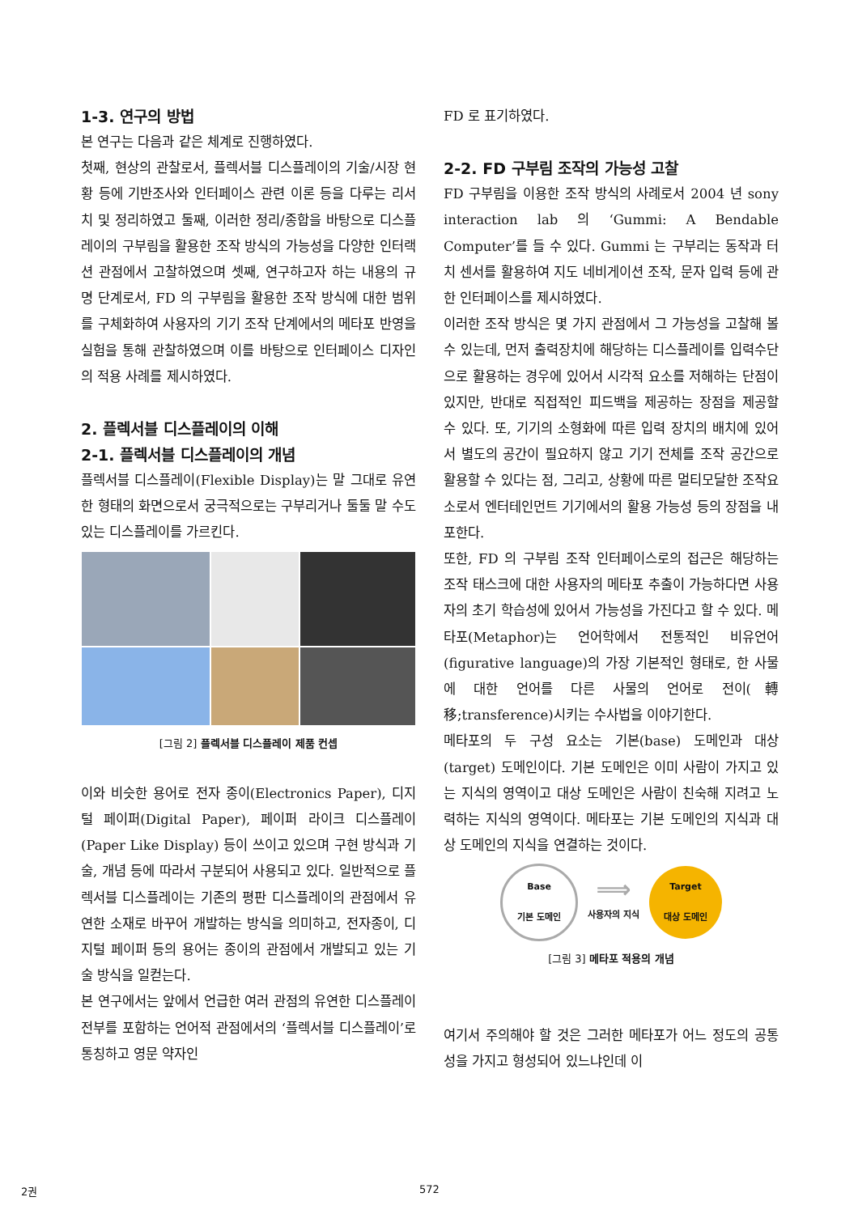1-3. 연구의 방법
본 연구는 다음과 같은 체계로 진행하였다.
첫째, 현상의 관찰로서, 플렉서블 디스플레이의 기술/시장 현황 등에 기반조사와 인터페이스 관련 이론 등을 다루는 리서치 및 정리하였고 둘째, 이러한 정리/종합을 바탕으로 디스플레이의 구부림을 활용한 조작 방식의 가능성을 다양한 인터랙션 관점에서 고찰하였으며 셋째, 연구하고자 하는 내용의 규명 단계로서, FD 의 구부림을 활용한 조작 방식에 대한 범위를 구체화하여 사용자의 기기 조작 단계에서의 메타포 반영을 실험을 통해 관찰하였으며 이를 바탕으로 인터페이스 디자인의 적용 사례를 제시하였다.
2. 플렉서블 디스플레이의 이해
2-1. 플렉서블 디스플레이의 개념
플렉서블 디스플레이(Flexible Display)는 말 그대로 유연한 형태의 화면으로서 궁극적으로는 구부리거나 둘둘 말 수도 있는 디스플레이를 가르킨다.
[그림 2] 플렉서블 디스플레이 제품 컨셉
이와 비슷한 용어로 전자 종이(Electronics Paper), 디지털 페이퍼(Digital Paper), 페이퍼 라이크 디스플레이(Paper Like Display) 등이 쓰이고 있으며 구현 방식과 기술, 개념 등에 따라서 구분되어 사용되고 있다. 일반적으로 플렉서블 디스플레이는 기존의 평판 디스플레이의 관점에서 유연한 소재로 바꾸어 개발하는 방식을 의미하고, 전자종이, 디지털 페이퍼 등의 용어는 종이의 관점에서 개발되고 있는 기술 방식을 일컫는다.
본 연구에서는 앞에서 언급한 여러 관점의 유연한 디스플레이 전부를 포함하는 언어적 관점에서의 ‘플렉서블 디스플레이’로 통칭하고 영문 약자인
FD 로 표기하였다.
2-2. FD 구부림 조작의 가능성 고찰
FD 구부림을 이용한 조작 방식의 사례로서 2004 년 sony interaction lab 의 ‘Gummi: A Bendable Computer’를 들 수 있다. Gummi 는 구부리는 동작과 터치 센서를 활용하여 지도 네비게이션 조작, 문자 입력 등에 관한 인터페이스를 제시하였다.
이러한 조작 방식은 몇 가지 관점에서 그 가능성을 고찰해 볼 수 있는데, 먼저 출력장치에 해당하는 디스플레이를 입력수단으로 활용하는 경우에 있어서 시각적 요소를 저해하는 단점이 있지만, 반대로 직접적인 피드백을 제공하는 장점을 제공할 수 있다. 또, 기기의 소형화에 따른 입력 장치의 배치에 있어서 별도의 공간이 필요하지 않고 기기 전체를 조작 공간으로 활용할 수 있다는 점, 그리고, 상황에 따른 멀티모달한 조작요소로서 엔터테인먼트 기기에서의 활용 가능성 등의 장점을 내포한다.
또한, FD 의 구부림 조작 인터페이스로의 접근은 해당하는 조작 태스크에 대한 사용자의 메타포 추출이 가능하다면 사용자의 초기 학습성에 있어서 가능성을 가진다고 할 수 있다. 메타포(Metaphor)는 언어학에서 전통적인 비유언어(figurative language)의 가장 기본적인 형태로, 한 사물에 대한 언어를 다른 사물의 언어로 전이(轉移;transference)시키는 수사법을 이야기한다.
메타포의 두 구성 요소는 기본(base) 도메인과 대상(target) 도메인이다. 기본 도메인은 이미 사람이 가지고 있는 지식의 영역이고 대상 도메인은 사람이 친숙해 지려고 노력하는 지식의 영역이다. 메타포는 기본 도메인의 지식과 대상 도메인의 지식을 연결하는 것이다.
Base
기본 도메인
⟹
사용자의 지식
Target
대상 도메인
[그림 3] 메타포 적용의 개념
여기서 주의해야 할 것은 그러한 메타포가 어느 정도의 공통성을 가지고 형성되어 있느냐인데 이
2권 572